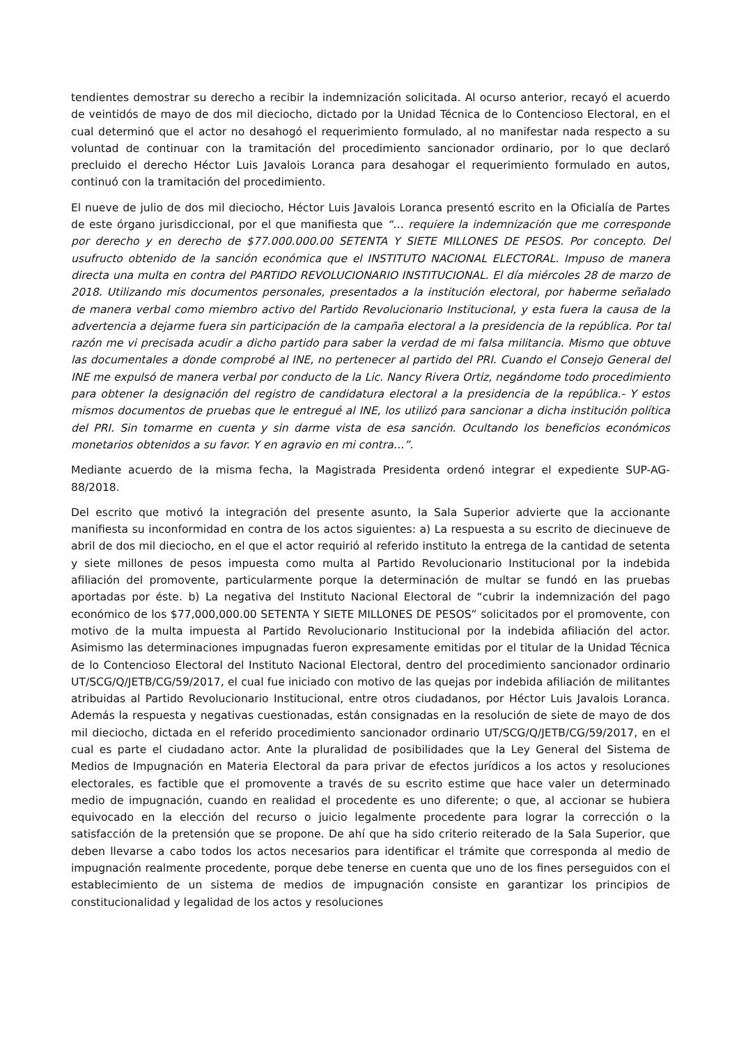tendientes demostrar su derecho a recibir la indemnización solicitada. Al ocurso anterior, recayó el acuerdo de veintidós de mayo de dos mil dieciocho, dictado por la Unidad Técnica de lo Contencioso Electoral, en el cual determinó que el actor no desahogó el requerimiento formulado, al no manifestar nada respecto a su voluntad de continuar con la tramitación del procedimiento sancionador ordinario, por lo que declaró precluido el derecho Héctor Luis Javalois Loranca para desahogar el requerimiento formulado en autos, continuó con la tramitación del procedimiento.
El nueve de julio de dos mil dieciocho, Héctor Luis Javalois Loranca presentó escrito en la Oficialía de Partes de este órgano jurisdiccional, por el que manifiesta que “… requiere la indemnización que me corresponde por derecho y en derecho de $77.000.000.00 SETENTA Y SIETE MILLONES DE PESOS. Por concepto. Del usufructo obtenido de la sanción económica que el INSTITUTO NACIONAL ELECTORAL. Impuso de manera directa una multa en contra del PARTIDO REVOLUCIONARIO INSTITUCIONAL. El día miércoles 28 de marzo de 2018. Utilizando mis documentos personales, presentados a la institución electoral, por haberme señalado de manera verbal como miembro activo del Partido Revolucionario Institucional, y esta fuera la causa de la advertencia a dejarme fuera sin participación de la campaña electoral a la presidencia de la república. Por tal razón me vi precisada acudir a dicho partido para saber la verdad de mi falsa militancia. Mismo que obtuve las documentales a donde comprobé al INE, no pertenecer al partido del PRI. Cuando el Consejo General del INE me expulsó de manera verbal por conducto de la Lic. Nancy Rivera Ortiz, negándome todo procedimiento para obtener la designación del registro de candidatura electoral a la presidencia de la república.- Y estos mismos documentos de pruebas que le entregué al INE, los utilizó para sancionar a dicha institución política del PRI. Sin tomarme en cuenta y sin darme vista de esa sanción. Ocultando los beneficios económicos monetarios obtenidos a su favor. Y en agravio en mi contra…”.
Mediante acuerdo de la misma fecha, la Magistrada Presidenta ordenó integrar el expediente SUP-AG-88/2018.
Del escrito que motivó la integración del presente asunto, la Sala Superior advierte que la accionante manifiesta su inconformidad en contra de los actos siguientes: a) La respuesta a su escrito de diecinueve de abril de dos mil dieciocho, en el que el actor requirió al referido instituto la entrega de la cantidad de setenta y siete millones de pesos impuesta como multa al Partido Revolucionario Institucional por la indebida afiliación del promovente, particularmente porque la determinación de multar se fundó en las pruebas aportadas por éste. b) La negativa del Instituto Nacional Electoral de “cubrir la indemnización del pago económico de los $77,000,000.00 SETENTA Y SIETE MILLONES DE PESOS” solicitados por el promovente, con motivo de la multa impuesta al Partido Revolucionario Institucional por la indebida afiliación del actor. Asimismo las determinaciones impugnadas fueron expresamente emitidas por el titular de la Unidad Técnica de lo Contencioso Electoral del Instituto Nacional Electoral, dentro del procedimiento sancionador ordinario UT/SCG/Q/JETB/CG/59/2017, el cual fue iniciado con motivo de las quejas por indebida afiliación de militantes atribuidas al Partido Revolucionario Institucional, entre otros ciudadanos, por Héctor Luis Javalois Loranca. Además la respuesta y negativas cuestionadas, están consignadas en la resolución de siete de mayo de dos mil dieciocho, dictada en el referido procedimiento sancionador ordinario UT/SCG/Q/JETB/CG/59/2017, en el cual es parte el ciudadano actor. Ante la pluralidad de posibilidades que la Ley General del Sistema de Medios de Impugnación en Materia Electoral da para privar de efectos jurídicos a los actos y resoluciones electorales, es factible que el promovente a través de su escrito estime que hace valer un determinado medio de impugnación, cuando en realidad el procedente es uno diferente; o que, al accionar se hubiera equivocado en la elección del recurso o juicio legalmente procedente para lograr la corrección o la satisfacción de la pretensión que se propone. De ahí que ha sido criterio reiterado de la Sala Superior, que deben llevarse a cabo todos los actos necesarios para identificar el trámite que corresponda al medio de impugnación realmente procedente, porque debe tenerse en cuenta que uno de los fines perseguidos con el establecimiento de un sistema de medios de impugnación consiste en garantizar los principios de constitucionalidad y legalidad de los actos y resoluciones